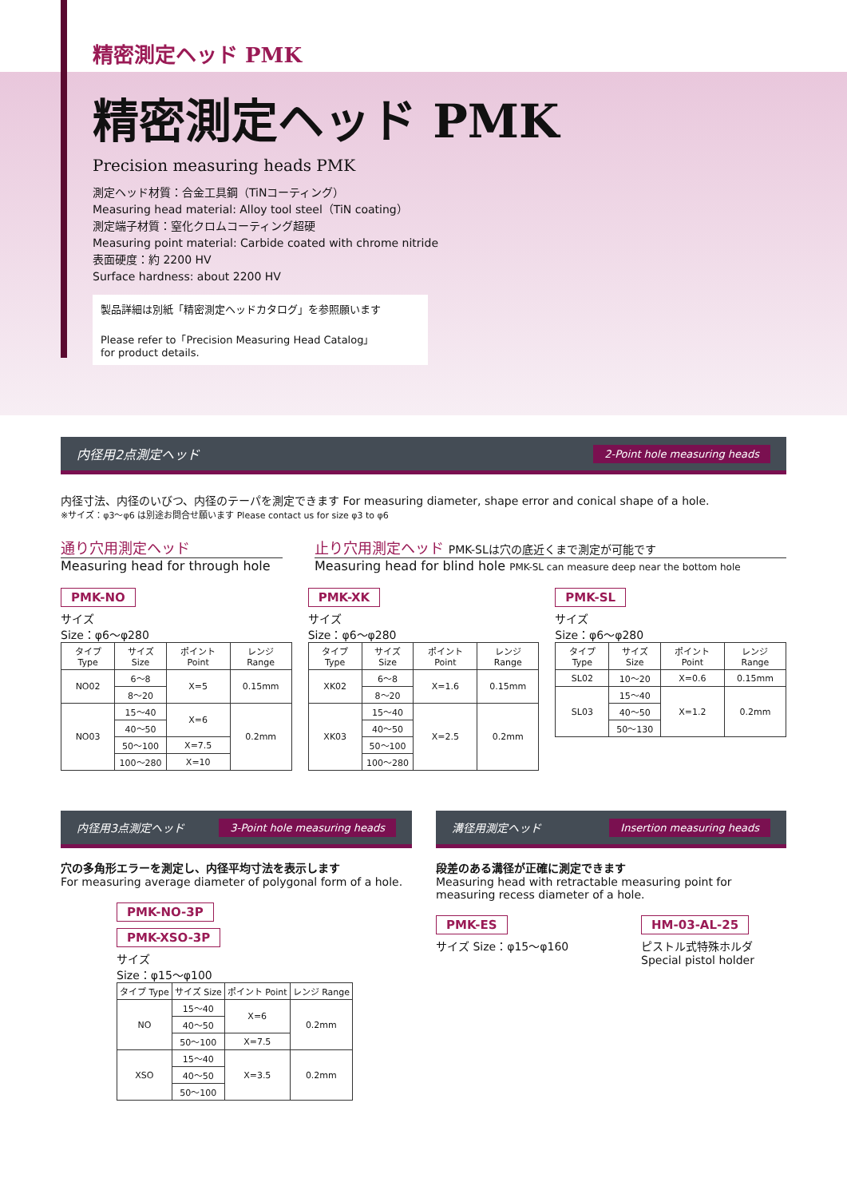精密測定ヘッド PMK
精密測定ヘッド PMK
Precision measuring heads PMK
測定ヘッド材質：合金工具鋼（TiNコーティング）
Measuring head material: Alloy tool steel（TiN coating）
測定端子材質：窒化クロムコーティング超硬
Measuring point material: Carbide coated with chrome nitride
表面硬度：約 2200 HV
Surface hardness: about 2200 HV
製品詳細は別紙「精密測定ヘッドカタログ」を参照願います
Please refer to「Precision Measuring Head Catalog」
for product details.
内径用2点測定ヘッド 2-Point hole measuring heads
内径寸法、内径のいびつ、内径のテーパを測定できます For measuring diameter, shape error and conical shape of a hole.
※サイズ：φ3〜φ6 は別途お問合せ願います Please contact us for size φ3 to φ6
通り穴用測定ヘッド
Measuring head for through hole
止り穴用測定ヘッド PMK-SLは穴の底近くまで測定が可能です
Measuring head for blind hole PMK-SL can measure deep near the bottom hole
PMK-NO
サイズ
Size：φ6〜φ280
| タイプ Type | サイズ Size | ポイント Point | レンジ Range |
| --- | --- | --- | --- |
| NO02 | 6〜8 | X=5 | 0.15mm |
| | 8〜20 | | |
| NO03 | 15〜40 | X=6 | 0.2mm |
| | 40〜50 | | |
| | 50〜100 | X=7.5 | |
| | 100〜280 | X=10 | |
PMK-XK
サイズ
Size：φ6〜φ280
| タイプ Type | サイズ Size | ポイント Point | レンジ Range |
| --- | --- | --- | --- |
| XK02 | 6〜8 | X=1.6 | 0.15mm |
| | 8〜20 | | |
| XK03 | 15〜40 | X=2.5 | 0.2mm |
| | 40〜50 | | |
| | 50〜100 | | |
| | 100〜280 | | |
PMK-SL
サイズ
Size：φ6〜φ280
| タイプ Type | サイズ Size | ポイント Point | レンジ Range |
| --- | --- | --- | --- |
| SL02 | 10〜20 | X=0.6 | 0.15mm |
| SL03 | 15〜40 | X=1.2 | 0.2mm |
| | 40〜50 | | |
| | 50〜130 | | |
内径用3点測定ヘッド 3-Point hole measuring heads
穴の多角形エラーを測定し、内径平均寸法を表示します
For measuring average diameter of polygonal form of a hole.
PMK-NO-3P
PMK-XSO-3P
サイズ
Size：φ15〜φ100
| タイプ Type | サイズ Size | ポイント Point | レンジ Range |
| --- | --- | --- | --- |
| NO | 15〜40 | X=6 | 0.2mm |
| | 40〜50 | | |
| | 50〜100 | X=7.5 | |
| XSO | 15〜40 | X=3.5 | 0.2mm |
| | 40〜50 | | |
| | 50〜100 | | |
溝径用測定ヘッド Insertion measuring heads
段差のある溝径が正確に測定できます
Measuring head with retractable measuring point for
measuring recess diameter of a hole.
PMK-ES
サイズ Size：φ15〜φ160
HM-03-AL-25
ピストル式特殊ホルダ
Special pistol holder